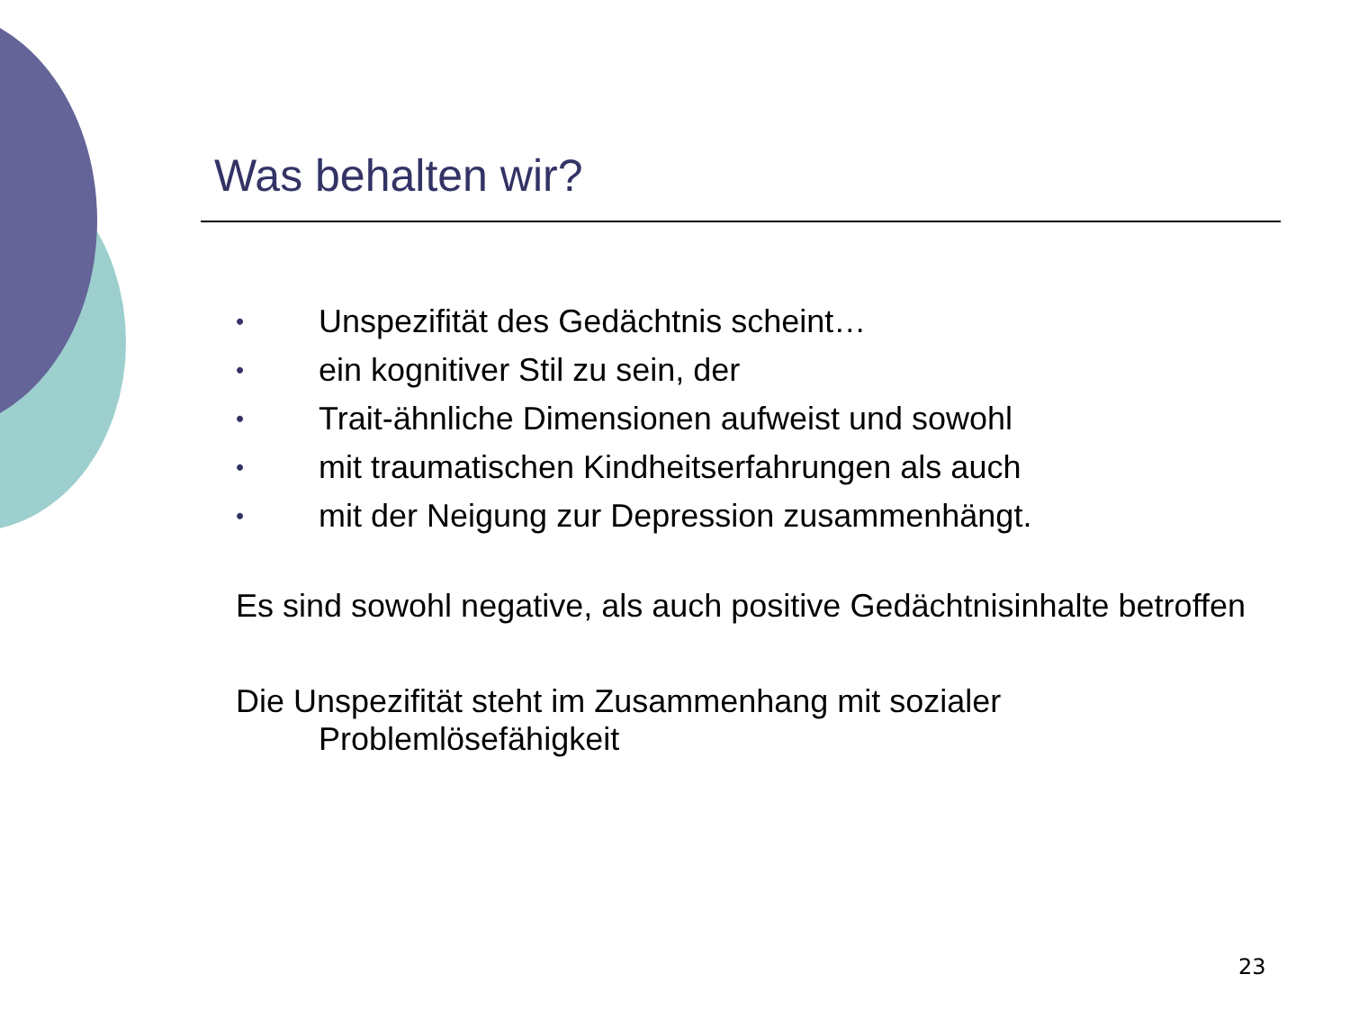Was behalten wir?
• Unspezifität des Gedächtnis scheint…
• ein kognitiver Stil zu sein, der
• Trait-ähnliche Dimensionen aufweist und sowohl
• mit traumatischen Kindheitserfahrungen als auch
• mit der Neigung zur Depression zusammenhängt.
Es sind sowohl negative, als auch positive Gedächtnisinhalte betroffen
Die Unspezifität steht im Zusammenhang mit sozialer
Problemlösefähigkeit
23